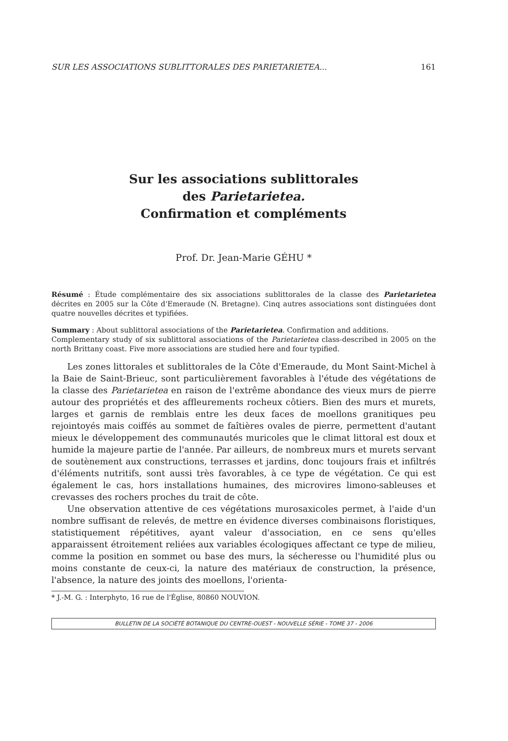SUR LES ASSOCIATIONS SUBLITTORALES DES PARIETARIETEA... 161
Sur les associations sublittorales
des Parietarietea.
Confirmation et compléments
Prof. Dr. Jean-Marie GÉHU *
Résumé : Étude complémentaire des six associations sublittorales de la classe des Parietarietea décrites en 2005 sur la Côte d'Emeraude (N. Bretagne). Cinq autres associations sont distinguées dont quatre nouvelles décrites et typifiées.
Summary : About sublittoral associations of the Parietarietea. Confirmation and additions.
Complementary study of six sublittoral associations of the Parietarietea class-described in 2005 on the north Brittany coast. Five more associations are studied here and four typified.
Les zones littorales et sublittorales de la Côte d'Emeraude, du Mont Saint-Michel à la Baie de Saint-Brieuc, sont particulièrement favorables à l'étude des végétations de la classe des Parietarietea en raison de l'extrême abondance des vieux murs de pierre autour des propriétés et des affleurements rocheux côtiers. Bien des murs et murets, larges et garnis de remblais entre les deux faces de moellons granitiques peu rejointoyés mais coiffés au sommet de faîtières ovales de pierre, permettent d'autant mieux le développement des communautés muricoles que le climat littoral est doux et humide la majeure partie de l'année. Par ailleurs, de nombreux murs et murets servant de soutènement aux constructions, terrasses et jardins, donc toujours frais et infiltrés d'éléments nutritifs, sont aussi très favorables, à ce type de végétation. Ce qui est également le cas, hors installations humaines, des microvires limono-sableuses et crevasses des rochers proches du trait de côte.
Une observation attentive de ces végétations murosaxicoles permet, à l'aide d'un nombre suffisant de relevés, de mettre en évidence diverses combinaisons floristiques, statistiquement répétitives, ayant valeur d'association, en ce sens qu'elles apparaissent étroitement reliées aux variables écologiques affectant ce type de milieu, comme la position en sommet ou base des murs, la sécheresse ou l'humidité plus ou moins constante de ceux-ci, la nature des matériaux de construction, la présence, l'absence, la nature des joints des moellons, l'orienta-
* J.-M. G. : Interphyto, 16 rue de l'Église, 80860 NOUVION.
BULLETIN DE LA SOCIÉTÉ BOTANIQUE DU CENTRE-OUEST - NOUVELLE SÉRIE - TOME 37 - 2006